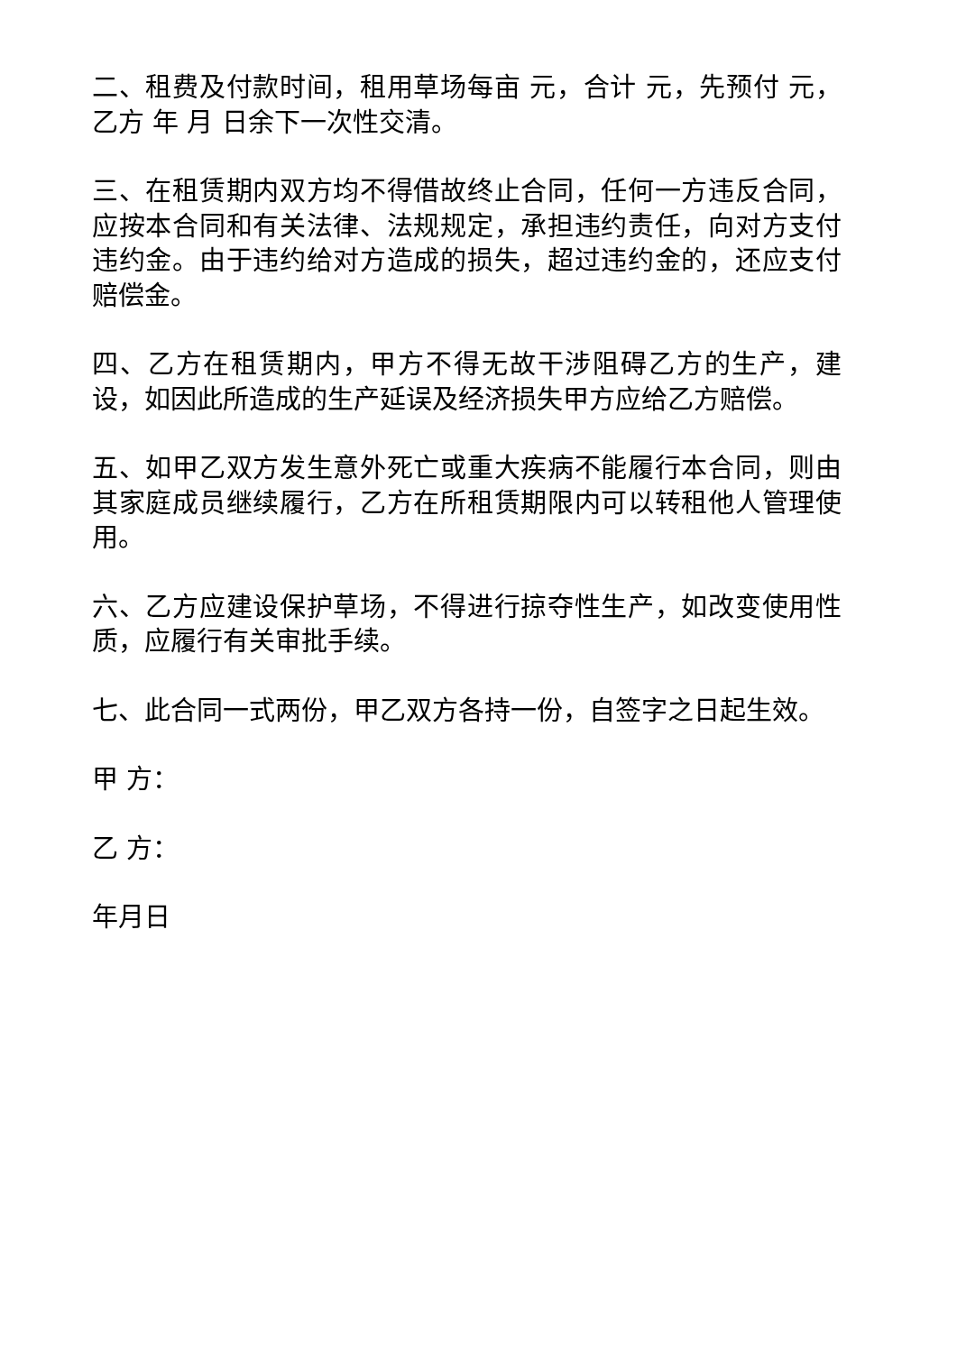二、租费及付款时间，租用草场每亩 元，合计 元，先预付 元，乙方 年 月 日余下一次性交清。
三、在租赁期内双方均不得借故终止合同，任何一方违反合同，应按本合同和有关法律、法规规定，承担违约责任，向对方支付违约金。由于违约给对方造成的损失，超过违约金的，还应支付赔偿金。
四、乙方在租赁期内，甲方不得无故干涉阻碍乙方的生产，建设，如因此所造成的生产延误及经济损失甲方应给乙方赔偿。
五、如甲乙双方发生意外死亡或重大疾病不能履行本合同，则由其家庭成员继续履行，乙方在所租赁期限内可以转租他人管理使用。
六、乙方应建设保护草场，不得进行掠夺性生产，如改变使用性质，应履行有关审批手续。
七、此合同一式两份，甲乙双方各持一份，自签字之日起生效。
甲 方：
乙 方：
年月日